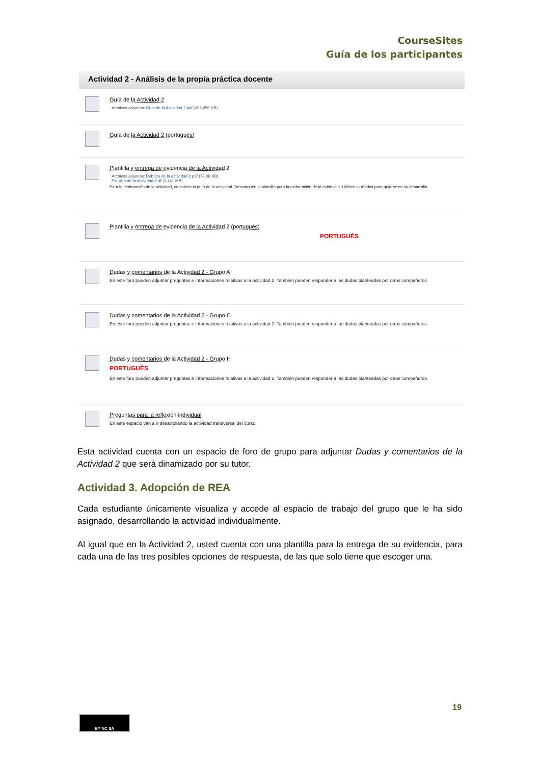CourseSites
Guía de los participantes
Actividad 2 - Análisis de la propia práctica docente
Guía de la Actividad 2
Archivos adjuntos: Guía de la Actividad 2.pdf (206,956 KB)
Guía de la Actividad 2 (portugués)
Plantilla y entrega de evidencia de la Actividad 2
Archivos adjuntos: Rúbrica de la Actividad 2.pdf (73,06 KB)
Plantilla de la Actividad 2.rtf (1,441 MB)
Para la elaboración de la actividad, consulten la guía de la actividad. Descarguen la plantilla para la elaboración de la evidencia. Utilicen la rúbrica para guiarse en su desarrollo.
Plantilla y entrega de evidencia de la Actividad 2 (portugués)
PORTUGUÉS
Dudas y comentarios de la Actividad 2 - Grupo A
En este foro pueden adjuntar preguntas e informaciones relativas a la actividad 2. También pueden responder a las dudas planteadas por otros compañeros.
Dudas y comentarios de la Actividad 2 - Grupo C
En este foro pueden adjuntar preguntas e informaciones relativas a la actividad 2. También pueden responder a las dudas planteadas por otros compañeros.
Dudas y comentarios de la Actividad 2 - Grupo H
PORTUGUÉS
En este foro pueden adjuntar preguntas e informaciones relativas a la actividad 2. También pueden responder a las dudas planteadas por otros compañeros.
Preguntas para la reflexión individual
En este espacio van a ir desarrollando la actividad transversal del curso.
Esta actividad cuenta con un espacio de foro de grupo para adjuntar Dudas y comentarios de la Actividad 2 que será dinamizado por su tutor.
Actividad 3. Adopción de REA
Cada estudiante únicamente visualiza y accede al espacio de trabajo del grupo que le ha sido asignado, desarrollando la actividad individualmente.
Al igual que en la Actividad 2, usted cuenta con una plantilla para la entrega de su evidencia, para cada una de las tres posibles opciones de respuesta, de las que solo tiene que escoger una.
19
BY NC SA